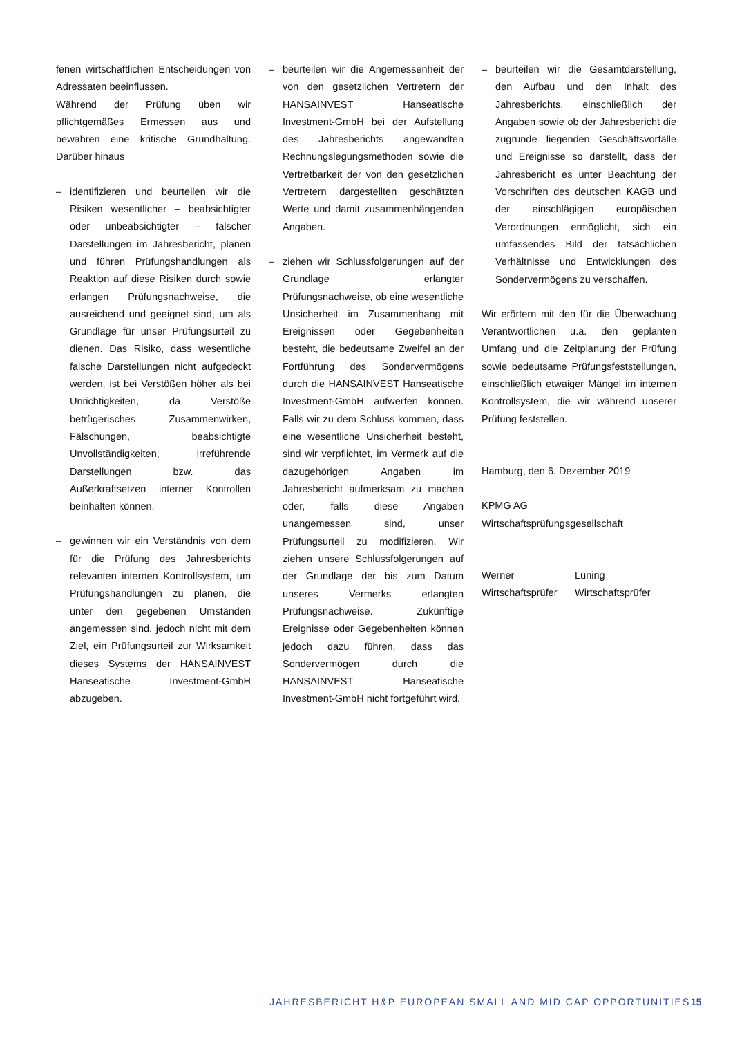fenen wirtschaftlichen Entscheidungen von Adressaten beeinflussen.
Während der Prüfung üben wir pflichtgemäßes Ermessen aus und bewahren eine kritische Grundhaltung. Darüber hinaus
– identifizieren und beurteilen wir die Risiken wesentlicher – beabsichtigter oder unbeabsichtigter – falscher Darstellungen im Jahresbericht, planen und führen Prüfungshandlungen als Reaktion auf diese Risiken durch sowie erlangen Prüfungsnachweise, die ausreichend und geeignet sind, um als Grundlage für unser Prüfungsurteil zu dienen. Das Risiko, dass wesentliche falsche Darstellungen nicht aufgedeckt werden, ist bei Verstößen höher als bei Unrichtigkeiten, da Verstöße betrügerisches Zusammenwirken, Fälschungen, beabsichtigte Unvollständigkeiten, irreführende Darstellungen bzw. das Außerkraftsetzen interner Kontrollen beinhalten können.
– gewinnen wir ein Verständnis von dem für die Prüfung des Jahresberichts relevanten internen Kontrollsystem, um Prüfungshandlungen zu planen, die unter den gegebenen Umständen angemessen sind, jedoch nicht mit dem Ziel, ein Prüfungsurteil zur Wirksamkeit dieses Systems der HANSAINVEST Hanseatische Investment-GmbH abzugeben.
– beurteilen wir die Angemessenheit der von den gesetzlichen Vertretern der HANSAINVEST Hanseatische Investment-GmbH bei der Aufstellung des Jahresberichts angewandten Rechnungslegungsmethoden sowie die Vertretbarkeit der von den gesetzlichen Vertretern dargestellten geschätzten Werte und damit zusammenhängenden Angaben.
– ziehen wir Schlussfolgerungen auf der Grundlage erlangter Prüfungsnachweise, ob eine wesentliche Unsicherheit im Zusammenhang mit Ereignissen oder Gegebenheiten besteht, die bedeutsame Zweifel an der Fortführung des Sondervermögens durch die HANSAINVEST Hanseatische Investment-GmbH aufwerfen können. Falls wir zu dem Schluss kommen, dass eine wesentliche Unsicherheit besteht, sind wir verpflichtet, im Vermerk auf die dazugehörigen Angaben im Jahresbericht aufmerksam zu machen oder, falls diese Angaben unangemessen sind, unser Prüfungsurteil zu modifizieren. Wir ziehen unsere Schlussfolgerungen auf der Grundlage der bis zum Datum unseres Vermerks erlangten Prüfungsnachweise. Zukünftige Ereignisse oder Gegebenheiten können jedoch dazu führen, dass das Sondervermögen durch die HANSAINVEST Hanseatische Investment-GmbH nicht fortgeführt wird.
– beurteilen wir die Gesamtdarstellung, den Aufbau und den Inhalt des Jahresberichts, einschließlich der Angaben sowie ob der Jahresbericht die zugrunde liegenden Geschäftsvorfälle und Ereignisse so darstellt, dass der Jahresbericht es unter Beachtung der Vorschriften des deutschen KAGB und der einschlägigen europäischen Verordnungen ermöglicht, sich ein umfassendes Bild der tatsächlichen Verhältnisse und Entwicklungen des Sondervermögens zu verschaffen.
Wir erörtern mit den für die Überwachung Verantwortlichen u.a. den geplanten Umfang und die Zeitplanung der Prüfung sowie bedeutsame Prüfungsfeststellungen, einschließlich etwaiger Mängel im internen Kontrollsystem, die wir während unserer Prüfung feststellen.
Hamburg, den 6. Dezember 2019
KPMG AG
Wirtschaftsprüfungsgesellschaft
Werner
Wirtschaftsprüfer
Lüning
Wirtschaftsprüfer
JAHRESBERICHT H&P EUROPEAN SMALL AND MID CAP OPPORTUNITIES
15